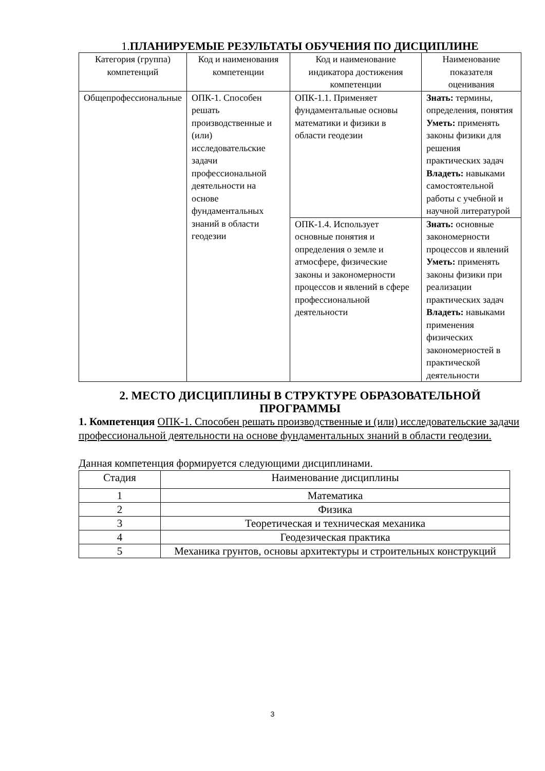1. ПЛАНИРУЕМЫЕ РЕЗУЛЬТАТЫ ОБУЧЕНИЯ ПО ДИСЦИПЛИНЕ
| Категория (группа) компетенций | Код и наименования компетенции | Код и наименование индикатора достижения компетенции | Наименование показателя оценивания |
| --- | --- | --- | --- |
| Общепрофессиональные | ОПК-1. Способен решать производственные и (или) исследовательские задачи профессиональной деятельности на основе фундаментальных знаний в области геодезии | ОПК-1.1. Применяет фундаментальные основы математики и физики в области геодезии | Знать: термины, определения, понятия Уметь: применять законы физики для решения практических задач Владеть: навыками самостоятельной работы с учебной и научной литературой |
| | | ОПК-1.4. Использует основные понятия и определения о земле и атмосфере, физические законы и закономерности процессов и явлений в сфере профессиональной деятельности | Знать: основные закономерности процессов и явлений Уметь: применять законы физики при реализации практических задач Владеть: навыками применения физических закономерностей в практической деятельности |
2. МЕСТО ДИСЦИПЛИНЫ В СТРУКТУРЕ ОБРАЗОВАТЕЛЬНОЙ ПРОГРАММЫ
1. Компетенция ОПК-1. Способен решать производственные и (или) исследовательские задачи профессиональной деятельности на основе фундаментальных знаний в области геодезии.
Данная компетенция формируется следующими дисциплинами.
| Стадия | Наименование дисциплины |
| --- | --- |
| 1 | Математика |
| 2 | Физика |
| 3 | Теоретическая и техническая механика |
| 4 | Геодезическая практика |
| 5 | Механика грунтов, основы архитектуры и строительных конструкций |
3